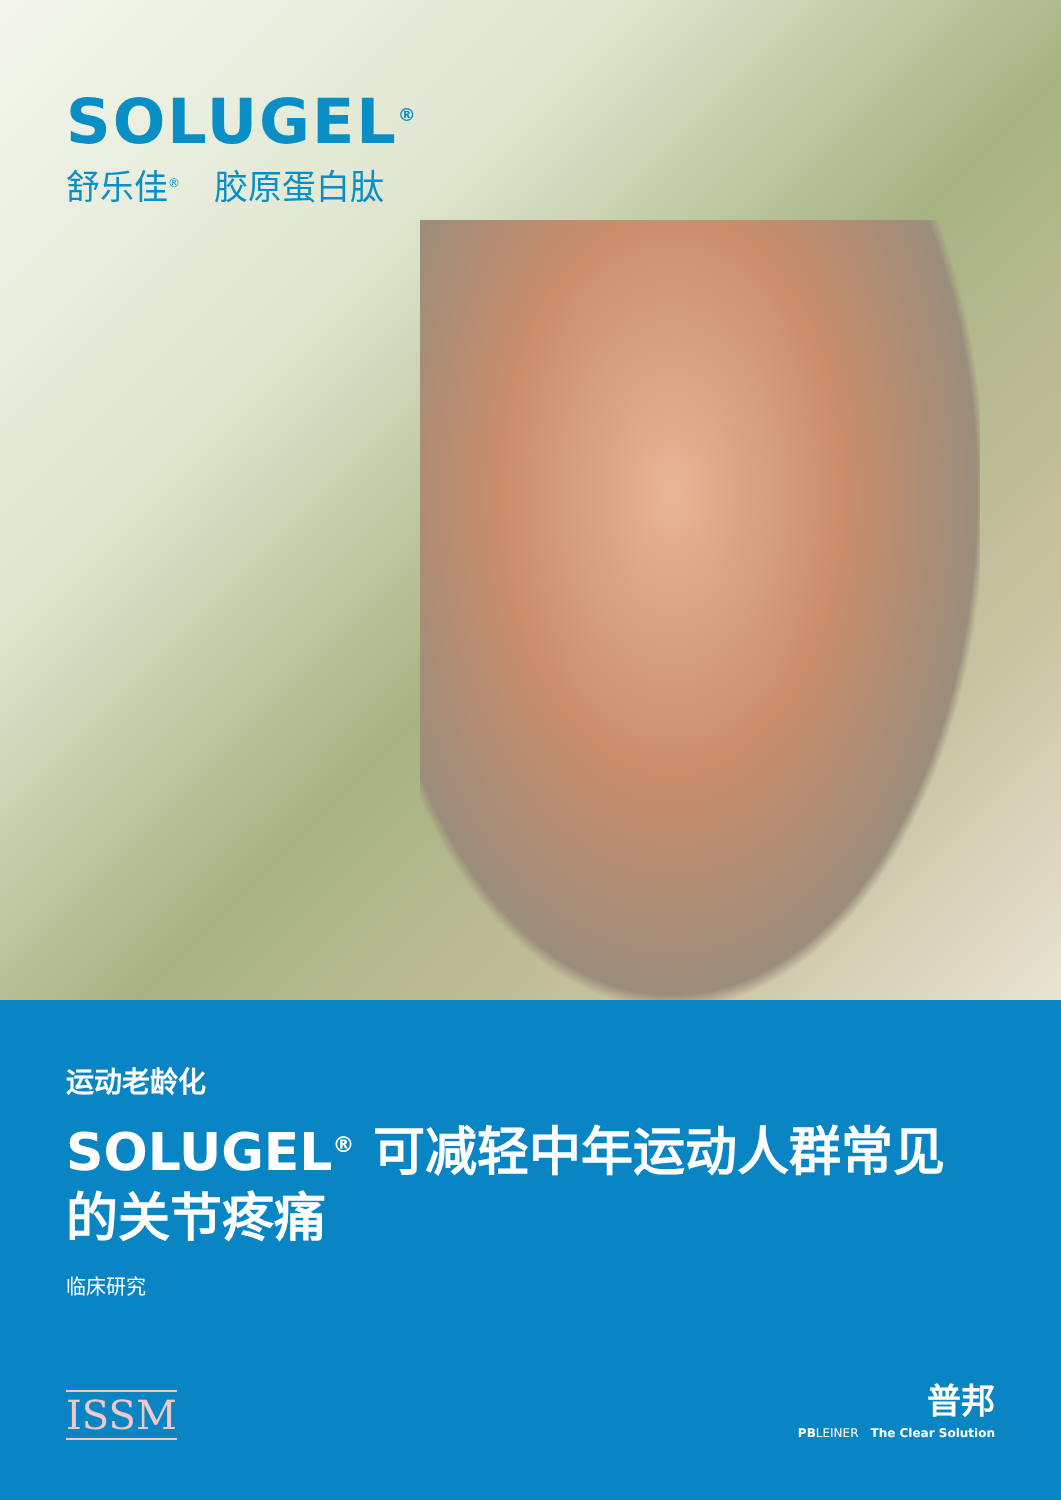SOLUGEL<sup>®</sup>
舒乐佳<sup>®</sup>　胶原蛋白肽
运动老龄化
SOLUGEL<sup>®</sup> 可减轻中年运动人群常见的关节疼痛
临床研究
ISSM
普邦
PBLEINER　The Clear Solution